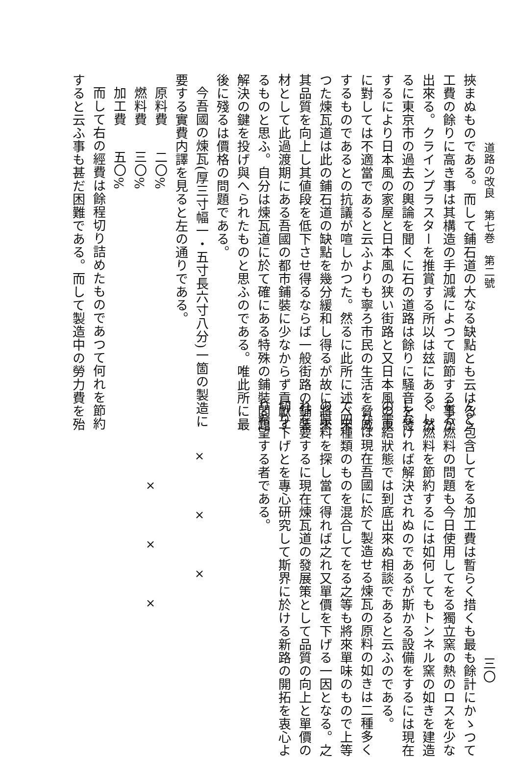道路の改良　第七巻　第二號
挾まぬものである。而して鋪石道の大なる缺點とも云はるゝ
工費の餘りに高き事は其構造の手加減によつて調節する事が
出來る。クラインプラスターを推賞する所以は玆にある。然
るに東京市の過去の輿論を聞くに石の道路は餘りに騒音を發
するにより日本風の家屋と日本風の狭い街路と又日本風の車
に對しては不適當であると云ふよりも寧ろ市民の生活を脅威
するものであるとの抗議が喧しかつた。然るに此所に述べ來
つた煉瓦道は此の鋪石道の缺點を幾分緩和し得るが故に將來
其品質を向上し其値段を低下させ得るならば一般街路の鋪裝
材として此過渡期にある吾國の都市鋪裝に少なからず貢獻す
るものと思ふ。自分は煉瓦道に於て確にある特殊の鋪裝問題
解決の鍵を投げ與へられたものと思ふのである。唯此所に最
後に殘るは價格の問題である。
今吾國の煉瓦(厚三寸幅一・五寸長六寸八分)一箇の製造に
要する實費内譯を見ると左の通りである。
原料費二〇%
燃料費三〇%
加工費五〇%
而して右の經費は餘程切り詰めたものであつて何れを節約
すると云ふ事も甚だ困難である。而して製造中の勞力費を殆
三〇
んど包含してをる加工費は暫らく措くも最も餘計にかゝつて
をる燃料の問題も今日使用してをる獨立窯の熱のロスを少な
くし燃料を節約するには如何してもトンネル窯の如きを建造
しなければ解決されぬのであるが斯かる設備をするには現在
の需給狀態では到底出來ぬ相談であると云ふのである。
なほ現在吾國に於て製造せる煉瓦の原料の如きは二種多く
て四種類のものを混合してをる之等も將來單味のもので上等
の原料を探し當て得れば之れ又單價を下げる一因となる。之
れを要するに現在煉瓦道の發展策として品質の向上と單價の
切り下げとを專心研究して斯界に於ける新路の開拓を衷心よ
り希望する者である。
×
×
×
×
×
×